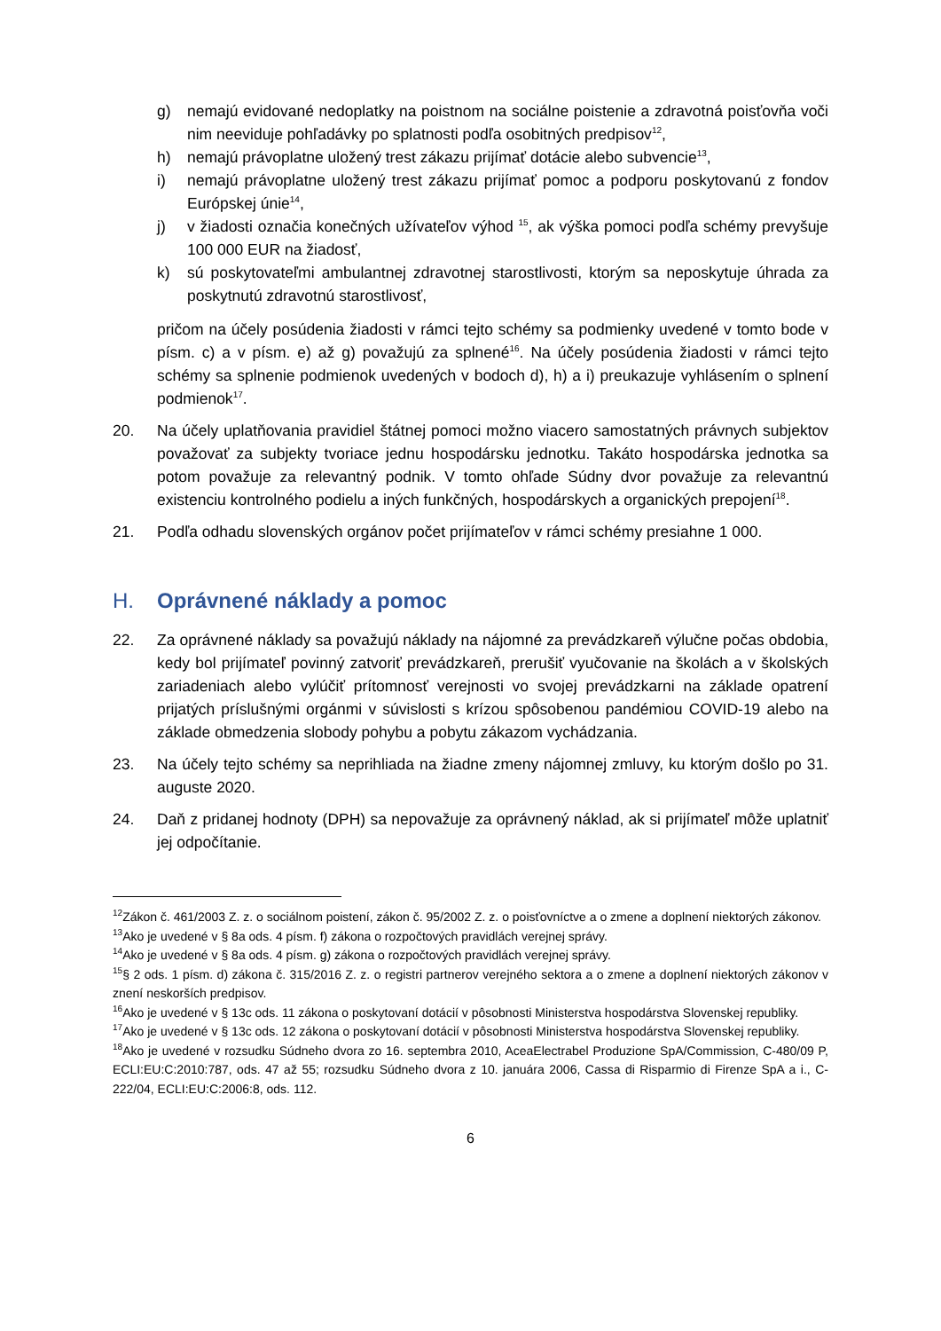g) nemajú evidované nedoplatky na poistnom na sociálne poistenie a zdravotná poisťovňa voči nim neeviduje pohľadávky po splatnosti podľa osobitných predpisov<sup>12</sup>,
h) nemajú právoplatne uložený trest zákazu prijímať dotácie alebo subvencie<sup>13</sup>,
i) nemajú právoplatne uložený trest zákazu prijímať pomoc a podporu poskytovanú z fondov Európskej únie<sup>14</sup>,
j) v žiadosti označia konečných užívateľov výhod <sup>15</sup>, ak výška pomoci podľa schémy prevyšuje 100 000 EUR na žiadosť,
k) sú poskytovateľmi ambulantnej zdravotnej starostlivosti, ktorým sa neposkytuje úhrada za poskytnutú zdravotnú starostlivosť,
pričom na účely posúdenia žiadosti v rámci tejto schémy sa podmienky uvedené v tomto bode v písm. c) a v písm. e) až g) považujú za splnené<sup>16</sup>. Na účely posúdenia žiadosti v rámci tejto schémy sa splnenie podmienok uvedených v bodoch d), h) a i) preukazuje vyhlásením o splnení podmienok<sup>17</sup>.
20. Na účely uplatňovania pravidiel štátnej pomoci možno viacero samostatných právnych subjektov považovať za subjekty tvoriace jednu hospodársku jednotku. Takáto hospodárska jednotka sa potom považuje za relevantný podnik. V tomto ohľade Súdny dvor považuje za relevantnú existenciu kontrolného podielu a iných funkčných, hospodárskych a organických prepojení<sup>18</sup>.
21. Podľa odhadu slovenských orgánov počet prijímateľov v rámci schémy presiahne 1 000.
H. Oprávnené náklady a pomoc
22. Za oprávnené náklady sa považujú náklady na nájomné za prevádzkareň výlučne počas obdobia, kedy bol prijímateľ povinný zatvoriť prevádzkareň, prerušiť vyučovanie na školách a v školských zariadeniach alebo vylúčiť prítomnosť verejnosti vo svojej prevádzkarni na základe opatrení prijatých príslušnými orgánmi v súvislosti s krízou spôsobenou pandémiou COVID-19 alebo na základe obmedzenia slobody pohybu a pobytu zákazom vychádzania.
23. Na účely tejto schémy sa neprihliada na žiadne zmeny nájomnej zmluvy, ku ktorým došlo po 31. auguste 2020.
24. Daň z pridanej hodnoty (DPH) sa nepovažuje za oprávnený náklad, ak si prijímateľ môže uplatniť jej odpočítanie.
<sup>12</sup> Zákon č. 461/2003 Z. z. o sociálnom poistení, zákon č. 95/2002 Z. z. o poisťovníctve a o zmene a doplnení niektorých zákonov.
<sup>13</sup> Ako je uvedené v § 8a ods. 4 písm. f) zákona o rozpočtových pravidlách verejnej správy.
<sup>14</sup> Ako je uvedené v § 8a ods. 4 písm. g) zákona o rozpočtových pravidlách verejnej správy.
<sup>15</sup> § 2 ods. 1 písm. d) zákona č. 315/2016 Z. z. o registri partnerov verejného sektora a o zmene a doplnení niektorých zákonov v znení neskorších predpisov.
<sup>16</sup> Ako je uvedené v § 13c ods. 11 zákona o poskytovaní dotácií v pôsobnosti Ministerstva hospodárstva Slovenskej republiky.
<sup>17</sup> Ako je uvedené v § 13c ods. 12 zákona o poskytovaní dotácií v pôsobnosti Ministerstva hospodárstva Slovenskej republiky.
<sup>18</sup> Ako je uvedené v rozsudku Súdneho dvora zo 16. septembra 2010, AceaElectrabel Produzione SpA/Commission, C-480/09 P, ECLI:EU:C:2010:787, ods. 47 až 55; rozsudku Súdneho dvora z 10. januára 2006, Cassa di Risparmio di Firenze SpA a i., C-222/04, ECLI:EU:C:2006:8, ods. 112.
6